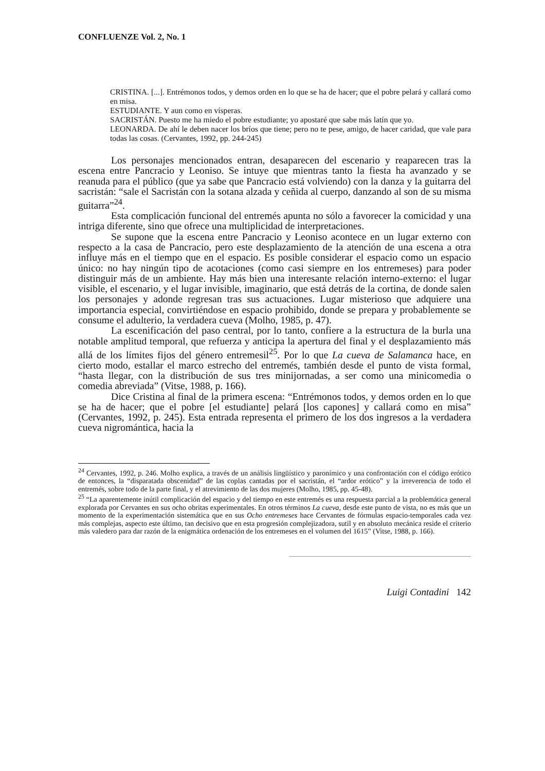CONFLUENZE Vol. 2, No. 1
CRISTINA. [...]. Entrémonos todos, y demos orden en lo que se ha de hacer; que el pobre pelará y callará como en misa.
ESTUDIANTE. Y aun como en vísperas.
SACRISTÁN. Puesto me ha miedo el pobre estudiante; yo apostaré que sabe más latín que yo.
LEONARDA. De ahí le deben nacer los bríos que tiene; pero no te pese, amigo, de hacer caridad, que vale para todas las cosas. (Cervantes, 1992, pp. 244-245)
Los personajes mencionados entran, desaparecen del escenario y reaparecen tras la escena entre Pancracio y Leoniso. Se intuye que mientras tanto la fiesta ha avanzado y se reanuda para el público (que ya sabe que Pancracio está volviendo) con la danza y la guitarra del sacristán: “sale el Sacristán con la sotana alzada y ceñida al cuerpo, danzando al son de su misma guitarra”<sup>24</sup>.
Esta complicación funcional del entremés apunta no sólo a favorecer la comicidad y una intriga diferente, sino que ofrece una multiplicidad de interpretaciones.
Se supone que la escena entre Pancracio y Leoniso acontece en un lugar externo con respecto a la casa de Pancracio, pero este desplazamiento de la atención de una escena a otra influye más en el tiempo que en el espacio. Es posible considerar el espacio como un espacio único: no hay ningún tipo de acotaciones (como casi siempre en los entremeses) para poder distinguir más de un ambiente. Hay más bien una interesante relación interno-externo: el lugar visible, el escenario, y el lugar invisible, imaginario, que está detrás de la cortina, de donde salen los personajes y adonde regresan tras sus actuaciones. Lugar misterioso que adquiere una importancia especial, convirtiéndose en espacio prohibido, donde se prepara y probablemente se consume el adulterio, la verdadera cueva (Molho, 1985, p. 47).
La escenificación del paso central, por lo tanto, confiere a la estructura de la burla una notable amplitud temporal, que refuerza y anticipa la apertura del final y el desplazamiento más allá de los límites fijos del género entremesil<sup>25</sup>. Por lo que La cueva de Salamanca hace, en cierto modo, estallar el marco estrecho del entremés, también desde el punto de vista formal, “hasta llegar, con la distribución de sus tres minijornadas, a ser como una minicomedia o comedia abreviada” (Vitse, 1988, p. 166).
Dice Cristina al final de la primera escena: “Entrémonos todos, y demos orden en lo que se ha de hacer; que el pobre [el estudiante] pelará [los capones] y callará como en misa” (Cervantes, 1992, p. 245). Esta entrada representa el primero de los dos ingresos a la verdadera cueva nigromántica, hacia la
<sup>24</sup> Cervantes, 1992, p. 246. Molho explica, a través de un análisis lingüístico y paronímico y una confrontación con el código erótico de entonces, la “disparatada obscenidad” de las coplas cantadas por el sacristán, el “ardor erótico” y la irreverencia de todo el entremés, sobre todo de la parte final, y el atrevimiento de las dos mujeres (Molho, 1985, pp. 45-48).
<sup>25</sup> “La aparentemente inútil complicación del espacio y del tiempo en este entremés es una respuesta parcial a la problemática general explorada por Cervantes en sus ocho obritas experimentales. En otros términos La cueva, desde este punto de vista, no es más que un momento de la experimentación sistemática que en sus Ocho entremeses hace Cervantes de fórmulas espacio-temporales cada vez más complejas, aspecto este último, tan decisivo que en esta progresión complejizadora, sutil y en absoluto mecánica reside el criterio más valedero para dar razón de la enigmática ordenación de los entremeses en el volumen del 1615” (Vitse, 1988, p. 166).
Luigi Contadini 142